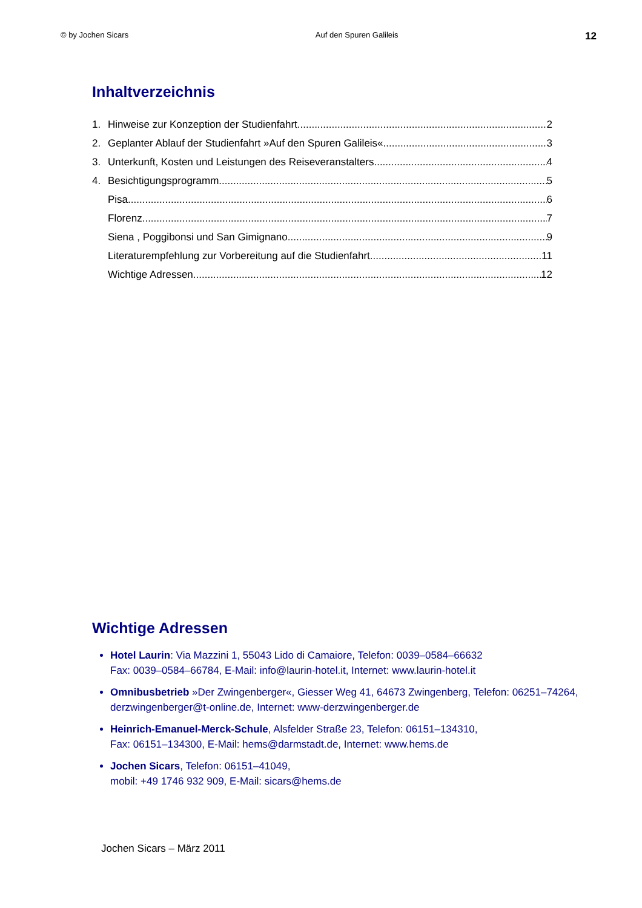© by Jochen Sicars Auf den Spuren Galileis 12
Inhaltverzeichnis
1. Hinweise zur Konzeption der Studienfahrt 2
2. Geplanter Ablauf der Studienfahrt »Auf den Spuren Galileis« 3
3. Unterkunft, Kosten und Leistungen des Reiseveranstalters 4
4. Besichtigungsprogramm 5
Pisa 6
Florenz 7
Siena , Poggibonsi und San Gimignano 9
Literaturempfehlung zur Vorbereitung auf die Studienfahrt 11
Wichtige Adressen 12
Wichtige Adressen
Hotel Laurin: Via Mazzini 1, 55043 Lido di Camaiore, Telefon: 0039–0584–66632
Fax: 0039–0584–66784, E-Mail: info@laurin-hotel.it, Internet: www.laurin-hotel.it
Omnibusbetrieb »Der Zwingenberger«, Giesser Weg 41, 64673 Zwingenberg, Telefon: 06251–74264, derzwingenberger@t-online.de, Internet: www-derzwingenberger.de
Heinrich-Emanuel-Merck-Schule, Alsfelder Straße 23, Telefon: 06151–134310,
Fax: 06151–134300, E-Mail: hems@darmstadt.de, Internet: www.hems.de
Jochen Sicars, Telefon: 06151–41049,
mobil: +49 1746 932 909, E-Mail: sicars@hems.de
Jochen Sicars – März 2011